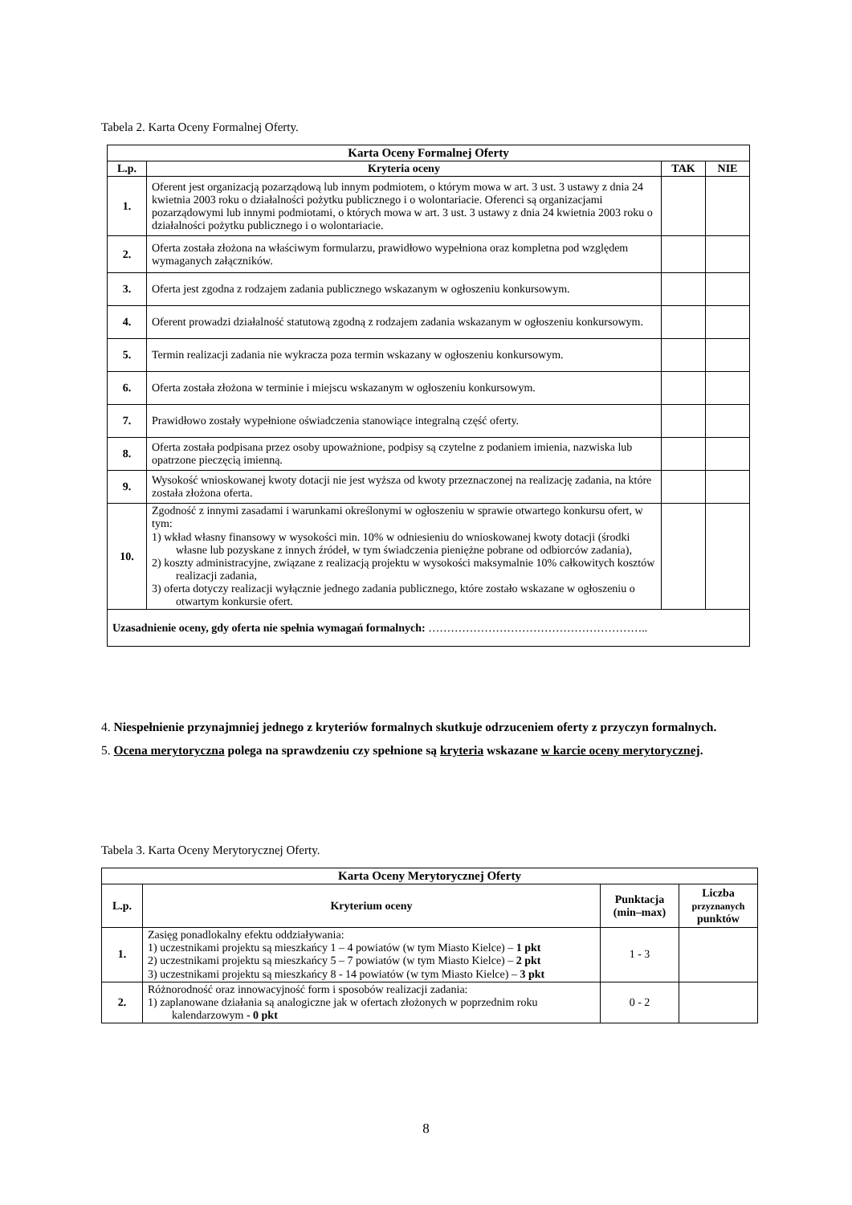Tabela 2. Karta Oceny Formalnej Oferty.
| Karta Oceny Formalnej Oferty | | | |
| --- | --- | --- | --- |
| L.p. | Kryteria oceny | TAK | NIE |
| 1. | Oferent jest organizacją pozarządową lub innym podmiotem, o którym mowa w art. 3 ust. 3 ustawy z dnia 24 kwietnia 2003 roku o działalności pożytku publicznego i o wolontariacie. Oferenci są organizacjami pozarządowymi lub innymi podmiotami, o których mowa w art. 3 ust. 3 ustawy z dnia 24 kwietnia 2003 roku o działalności pożytku publicznego i o wolontariacie. | | |
| 2. | Oferta została złożona na właściwym formularzu, prawidłowo wypełniona oraz kompletna pod względem wymaganych załączników. | | |
| 3. | Oferta jest zgodna z rodzajem zadania publicznego wskazanym w ogłoszeniu konkursowym. | | |
| 4. | Oferent prowadzi działalność statutową zgodną z rodzajem zadania wskazanym w ogłoszeniu konkursowym. | | |
| 5. | Termin realizacji zadania nie wykracza poza termin wskazany w ogłoszeniu konkursowym. | | |
| 6. | Oferta została złożona w terminie i miejscu wskazanym w ogłoszeniu konkursowym. | | |
| 7. | Prawidłowo zostały wypełnione oświadczenia stanowiące integralną część oferty. | | |
| 8. | Oferta została podpisana przez osoby upoważnione, podpisy są czytelne z podaniem imienia, nazwiska lub opatrzone pieczęcią imienną. | | |
| 9. | Wysokość wnioskowanej kwoty dotacji nie jest wyższa od kwoty przeznaczonej na realizację zadania, na które została złożona oferta. | | |
| 10. | Zgodność z innymi zasadami i warunkami określonymi w ogłoszeniu w sprawie otwartego konkursu ofert, w tym: 1) wkład własny finansowy w wysokości min. 10% w odniesieniu do wnioskowanej kwoty dotacji (środki własne lub pozyskane z innych źródeł, w tym świadczenia pieniężne pobrane od odbiorców zadania), 2) koszty administracyjne, związane z realizacją projektu w wysokości maksymalnie 10% całkowitych kosztów realizacji zadania, 3) oferta dotyczy realizacji wyłącznie jednego zadania publicznego, które zostało wskazane w ogłoszeniu o otwartym konkursie ofert. | | |
| Uzasadnienie oceny, gdy oferta nie spełnia wymagań formalnych: ………………………………………………….. | | | |
4. Niespełnienie przynajmniej jednego z kryteriów formalnych skutkuje odrzuceniem oferty z przyczyn formalnych.
5. Ocena merytoryczna polega na sprawdzeniu czy spełnione są kryteria wskazane w karcie oceny merytorycznej.
Tabela 3. Karta Oceny Merytorycznej Oferty.
| Karta Oceny Merytorycznej Oferty | | | |
| --- | --- | --- | --- |
| L.p. | Kryterium oceny | Punktacja (min–max) | Liczba przyznanych punktów |
| 1. | Zasięg ponadlokalny efektu oddziaływania: 1) uczestnikami projektu są mieszkańcy 1 – 4 powiatów (w tym Miasto Kielce) – 1 pkt 2) uczestnikami projektu są mieszkańcy 5 – 7 powiatów (w tym Miasto Kielce) – 2 pkt 3) uczestnikami projektu są mieszkańcy 8 - 14 powiatów (w tym Miasto Kielce) – 3 pkt | 1 - 3 | |
| 2. | Różnorodność oraz innowacyjność form i sposobów realizacji zadania: 1) zaplanowane działania są analogiczne jak w ofertach złożonych w poprzednim roku kalendarzowym - 0 pkt | 0 - 2 | |
8